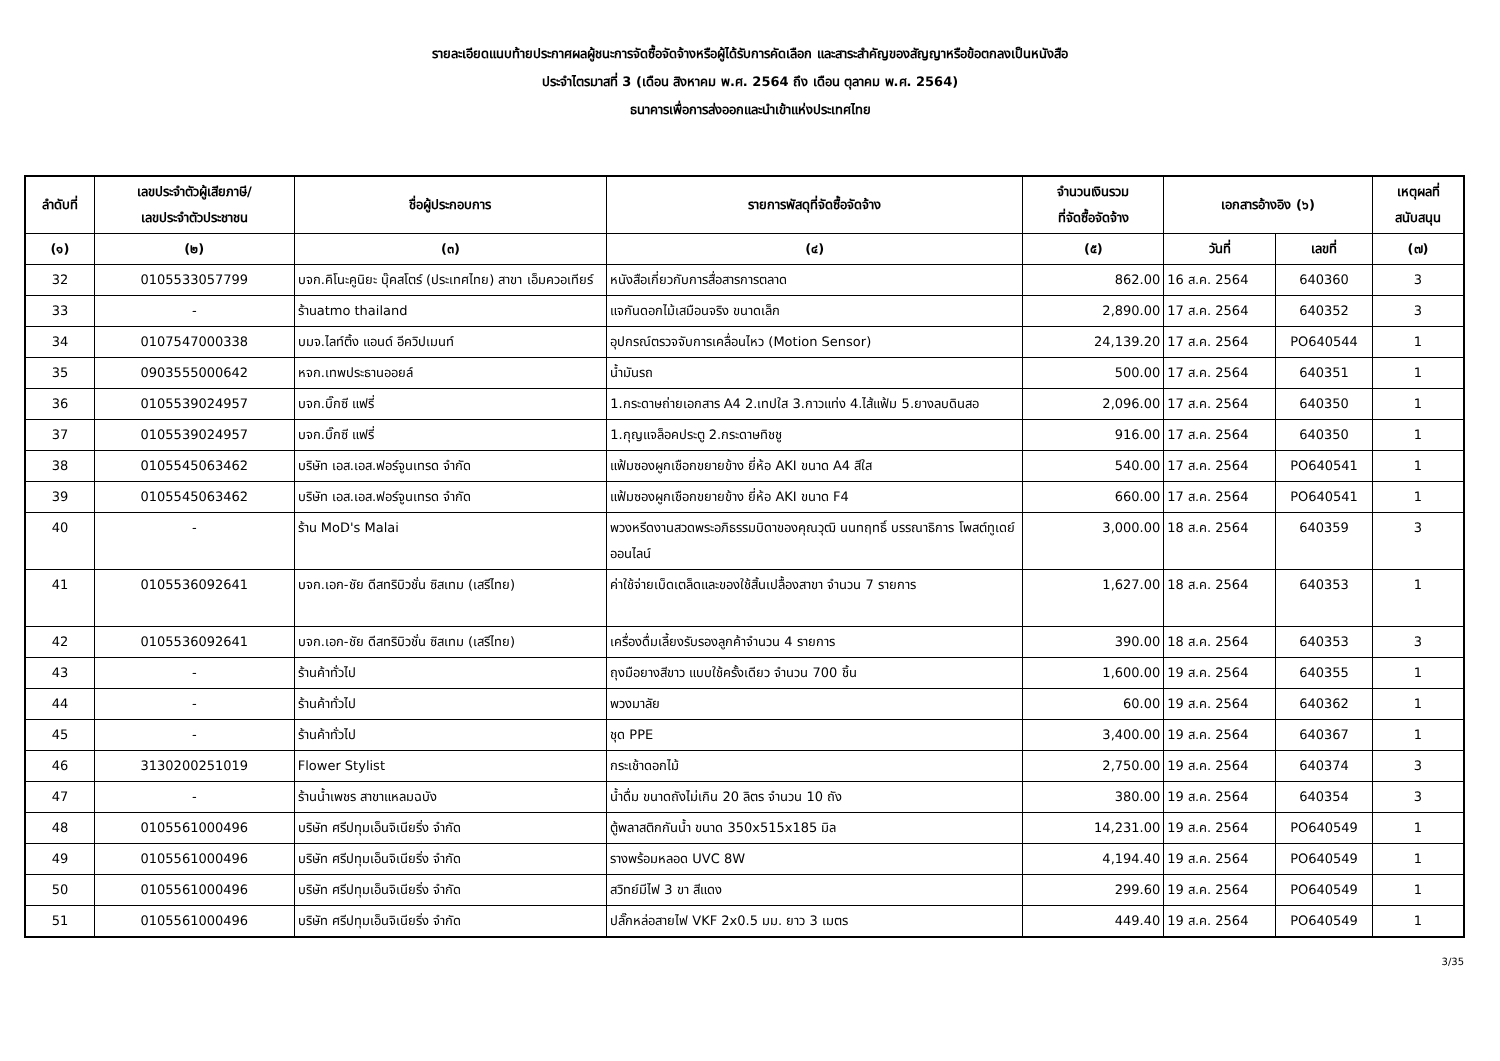รายละเอียดแนบท้ายประกาศผลผู้ชนะการจัดซื้อจัดจ้างหรือผู้ได้รับการคัดเลือก และสาระสำคัญของสัญญาหรือข้อตกลงเป็นหนังสือ
ประจำไตรมาสที่ 3 (เดือน สิงหาคม พ.ศ. 2564 ถึง เดือน ตุลาคม พ.ศ. 2564)
ธนาคารเพื่อการส่งออกและนำเข้าแห่งประเทศไทย
| ลำดับที่ | เลขประจำตัวผู้เสียภาษี/ เลขประจำตัวประชาชน | ชื่อผู้ประกอบการ | รายการพัสดุที่จัดซื้อจัดจ้าง | จำนวนเงินรวม ที่จัดซื้อจัดจ้าง | เอกสารอ้างอิง (๖) | | เหตุผลที่ สนับสนุน |
| --- | --- | --- | --- | --- | --- | --- | --- |
| (๑) | (๒) | (๓) | (๔) | (๕) | วันที่ | เลขที่ | (๗) |
| 32 | 0105533057799 | บจก.คิโนะคูนิยะ บุ๊คสโตร์ (ประเทศไทย) สาขา เอ็มควอเทียร์ | หนังสือเกี่ยวกับการสื่อสารการตลาด | 862.00 | 16 ส.ค. 2564 | 640360 | 3 |
| 33 | - | ร้านatmo thailand | แจกันดอกไม้เสมือนจริง ขนาดเล็ก | 2,890.00 | 17 ส.ค. 2564 | 640352 | 3 |
| 34 | 0107547000338 | บมจ.ไลท์ติ้ง แอนด์ อีควิปเมนท์ | อุปกรณ์ตรวจจับการเคลื่อนไหว (Motion Sensor) | 24,139.20 | 17 ส.ค. 2564 | PO640544 | 1 |
| 35 | 0903555000642 | หจก.เทพประธานออยล์ | น้ำมันรถ | 500.00 | 17 ส.ค. 2564 | 640351 | 1 |
| 36 | 0105539024957 | บจก.บิ๊กซี แฟรี่ | 1.กระดาษถ่ายเอกสาร A4 2.เทปใส 3.กาวแท่ง 4.ไส้แฟ้ม 5.ยางลบดินสอ | 2,096.00 | 17 ส.ค. 2564 | 640350 | 1 |
| 37 | 0105539024957 | บจก.บิ๊กซี แฟรี่ | 1.กุญแจล็อคประตู 2.กระดาษทิชชู | 916.00 | 17 ส.ค. 2564 | 640350 | 1 |
| 38 | 0105545063462 | บริษัท เอส.เอส.ฟอร์จูนเทรด จำกัด | แฟ้มซองผูกเชือกขยายข้าง ยี่ห้อ AKI ขนาด A4 สีใส | 540.00 | 17 ส.ค. 2564 | PO640541 | 1 |
| 39 | 0105545063462 | บริษัท เอส.เอส.ฟอร์จูนเทรด จำกัด | แฟ้มซองผูกเชือกขยายข้าง ยี่ห้อ AKI ขนาด F4 | 660.00 | 17 ส.ค. 2564 | PO640541 | 1 |
| 40 | - | ร้าน MoD's Malai | พวงหรีดงานสวดพระอภิธรรมบิดาของคุณวุฒิ นนทฤทธิ์ บรรณาธิการ โพสต์ทูเดย์ออนไลน์ | 3,000.00 | 18 ส.ค. 2564 | 640359 | 3 |
| 41 | 0105536092641 | บจก.เอก-ชัย ดีสทริบิวชั่น ซิสเทม (เสรีไทย) | ค่าใช้จ่ายเบ็ดเตล็ดและของใช้สิ้นเปลื้องสาขา จำนวน 7 รายการ | 1,627.00 | 18 ส.ค. 2564 | 640353 | 1 |
| 42 | 0105536092641 | บจก.เอก-ชัย ดีสทริบิวชั่น ซิสเทม (เสรีไทย) | เครื่องดื่มเลี้ยงรับรองลูกค้าจำนวน 4 รายการ | 390.00 | 18 ส.ค. 2564 | 640353 | 3 |
| 43 | - | ร้านค้าทั่วไป | ถุงมือยางสีขาว แบบใช้ครั้งเดียว จำนวน 700 ชิ้น | 1,600.00 | 19 ส.ค. 2564 | 640355 | 1 |
| 44 | - | ร้านค้าทั่วไป | พวงมาลัย | 60.00 | 19 ส.ค. 2564 | 640362 | 1 |
| 45 | - | ร้านค้าทั่วไป | ชุด PPE | 3,400.00 | 19 ส.ค. 2564 | 640367 | 1 |
| 46 | 3130200251019 | Flower Stylist | กระเช้าดอกไม้ | 2,750.00 | 19 ส.ค. 2564 | 640374 | 3 |
| 47 | - | ร้านน้ำเพชร สาขาแหลมฉบัง | น้ำดื่ม ขนาดถังไม่เกิน 20 ลิตร จำนวน 10 ถัง | 380.00 | 19 ส.ค. 2564 | 640354 | 3 |
| 48 | 0105561000496 | บริษัท ศรีปทุมเอ็นจิเนียริ่ง จำกัด | ตู้พลาสติกกันน้ำ ขนาด 350x515x185 มิล | 14,231.00 | 19 ส.ค. 2564 | PO640549 | 1 |
| 49 | 0105561000496 | บริษัท ศรีปทุมเอ็นจิเนียริ่ง จำกัด | รางพร้อมหลอด UVC 8W | 4,194.40 | 19 ส.ค. 2564 | PO640549 | 1 |
| 50 | 0105561000496 | บริษัท ศรีปทุมเอ็นจิเนียริ่ง จำกัด | สวิทย์มีไฟ 3 ขา สีแดง | 299.60 | 19 ส.ค. 2564 | PO640549 | 1 |
| 51 | 0105561000496 | บริษัท ศรีปทุมเอ็นจิเนียริ่ง จำกัด | ปลั๊กหล่อสายไฟ VKF 2x0.5 มม. ยาว 3 เมตร | 449.40 | 19 ส.ค. 2564 | PO640549 | 1 |
3/35